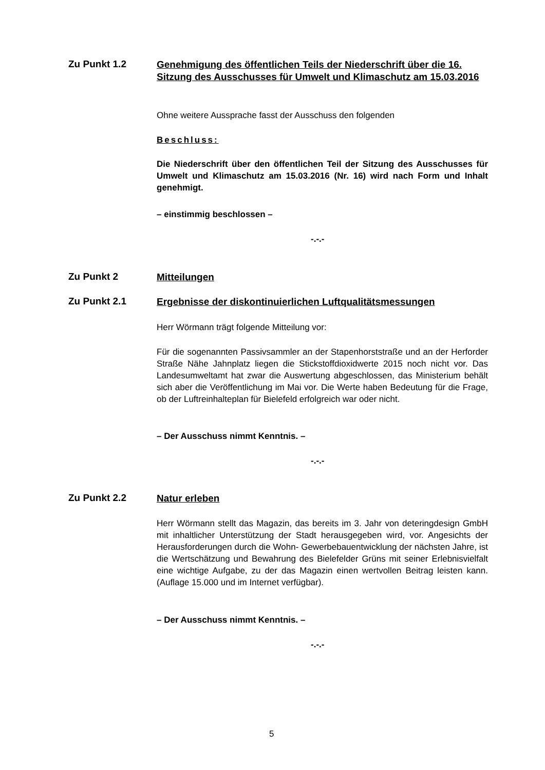Zu Punkt 1.2
Genehmigung des öffentlichen Teils der Niederschrift über die 16. Sitzung des Ausschusses für Umwelt und Klimaschutz am 15.03.2016
Ohne weitere Aussprache fasst der Ausschuss den folgenden
Beschluss:
Die Niederschrift über den öffentlichen Teil der Sitzung des Ausschusses für Umwelt und Klimaschutz am 15.03.2016 (Nr. 16) wird nach Form und Inhalt genehmigt.
– einstimmig beschlossen –
-.-.-
Zu Punkt 2
Mitteilungen
Zu Punkt 2.1
Ergebnisse der diskontinuierlichen Luftqualitätsmessungen
Herr Wörmann trägt folgende Mitteilung vor:
Für die sogenannten Passivsammler an der Stapenhorststraße und an der Herforder Straße Nähe Jahnplatz liegen die Stickstoffdioxidwerte 2015 noch nicht vor. Das Landesumweltamt hat zwar die Auswertung abgeschlossen, das Ministerium behält sich aber die Veröffentlichung im Mai vor. Die Werte haben Bedeutung für die Frage, ob der Luftreinhalteplan für Bielefeld erfolgreich war oder nicht.
– Der Ausschuss nimmt Kenntnis. –
-.-.-
Zu Punkt 2.2
Natur erleben
Herr Wörmann stellt das Magazin, das bereits im 3. Jahr von deteringdesign GmbH mit inhaltlicher Unterstützung der Stadt herausgegeben wird, vor. Angesichts der Herausforderungen durch die Wohn- Gewerbebauentwicklung der nächsten Jahre, ist die Wertschätzung und Bewahrung des Bielefelder Grüns mit seiner Erlebnisvielfalt eine wichtige Aufgabe, zu der das Magazin einen wertvollen Beitrag leisten kann. (Auflage 15.000 und im Internet verfügbar).
– Der Ausschuss nimmt Kenntnis. –
-.-.-
5